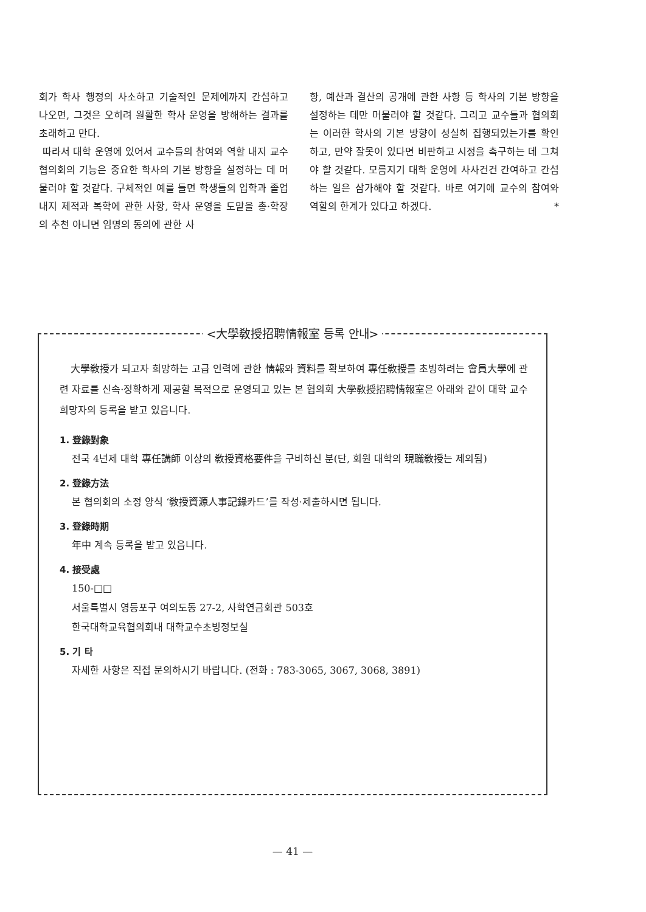회가 학사 행정의 사소하고 기술적인 문제에까지 간섭하고 나오면, 그것은 오히려 원활한 학사 운영을 방해하는 결과를 초래하고 만다.
따라서 대학 운영에 있어서 교수들의 참여와 역할 내지 교수협의회의 기능은 중요한 학사의 기본 방향을 설정하는 데 머물러야 할 것같다. 구체적인 예를 들면 학생들의 입학과 졸업 내지 제적과 복학에 관한 사항, 학사 운영을 도맡을 총·학장의 추천 아니면 임명의 동의에 관한 사
항, 예산과 결산의 공개에 관한 사항 등 학사의 기본 방향을 설정하는 데만 머물러야 할 것같다. 그리고 교수들과 협의회는 이러한 학사의 기본 방향이 성실히 집행되었는가를 확인하고, 만약 잘못이 있다면 비판하고 시정을 촉구하는 데 그쳐야 할 것같다. 모름지기 대학 운영에 사사건건 간여하고 간섭하는 일은 삼가해야 할 것같다. 바로 여기에 교수의 참여와 역할의 한계가 있다고 하겠다. *
<大學敎授招聘情報室 등록 안내>
大學敎授가 되고자 희망하는 고급 인력에 관한 情報와 資料를 확보하여 專任敎授를 초빙하려는 會員大學에 관련 자료를 신속·정확하게 제공할 목적으로 운영되고 있는 본 협의회 大學敎授招聘情報室은 아래와 같이 대학 교수 희망자의 등록을 받고 있읍니다.
1. 登錄對象
전국 4년제 대학 專任講師 이상의 敎授資格要件을 구비하신 분(단, 회원 대학의 現職敎授는 제외됨)
2. 登錄方法
본 협의회의 소정 양식 ‘敎授資源人事記錄카드’를 작성·제출하시면 됩니다.
3. 登錄時期
年中 계속 등록을 받고 있읍니다.
4. 接受處
150-□□
서울특별시 영등포구 여의도동 27-2, 사학연금회관 503호
한국대학교육협의회내 대학교수초빙정보실
5. 기 타
자세한 사항은 직접 문의하시기 바랍니다. (전화 : 783-3065, 3067, 3068, 3891)
— 41 —